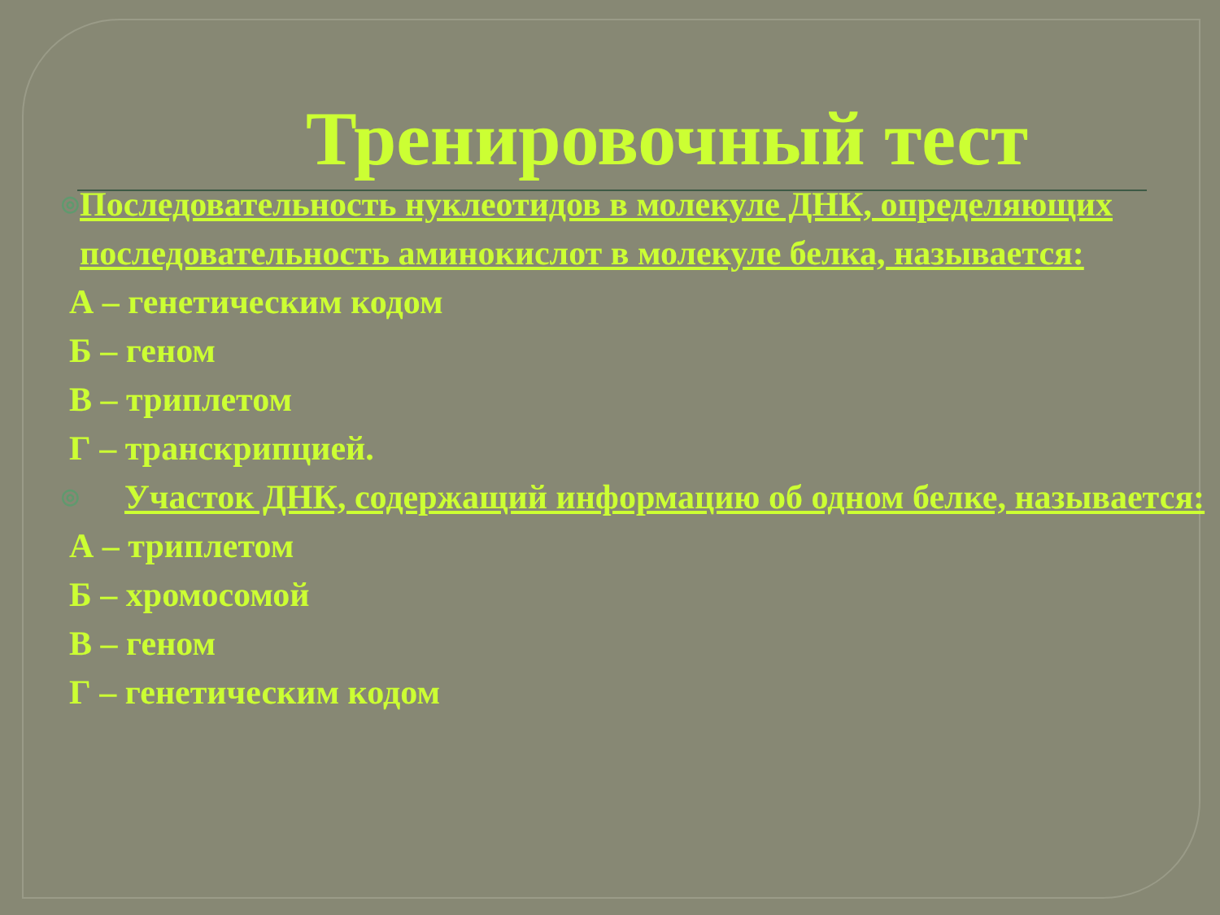Тренировочный тест
◎
Последовательность нуклеотидов в молекуле ДНК, определяющих последовательность аминокислот в молекуле белка, называется:
А – генетическим кодом
Б – геном
В – триплетом
Г – транскрипцией.
◎
Участок ДНК, содержащий информацию об одном белке, называется:
А – триплетом
Б – хромосомой
В – геном
Г – генетическим кодом